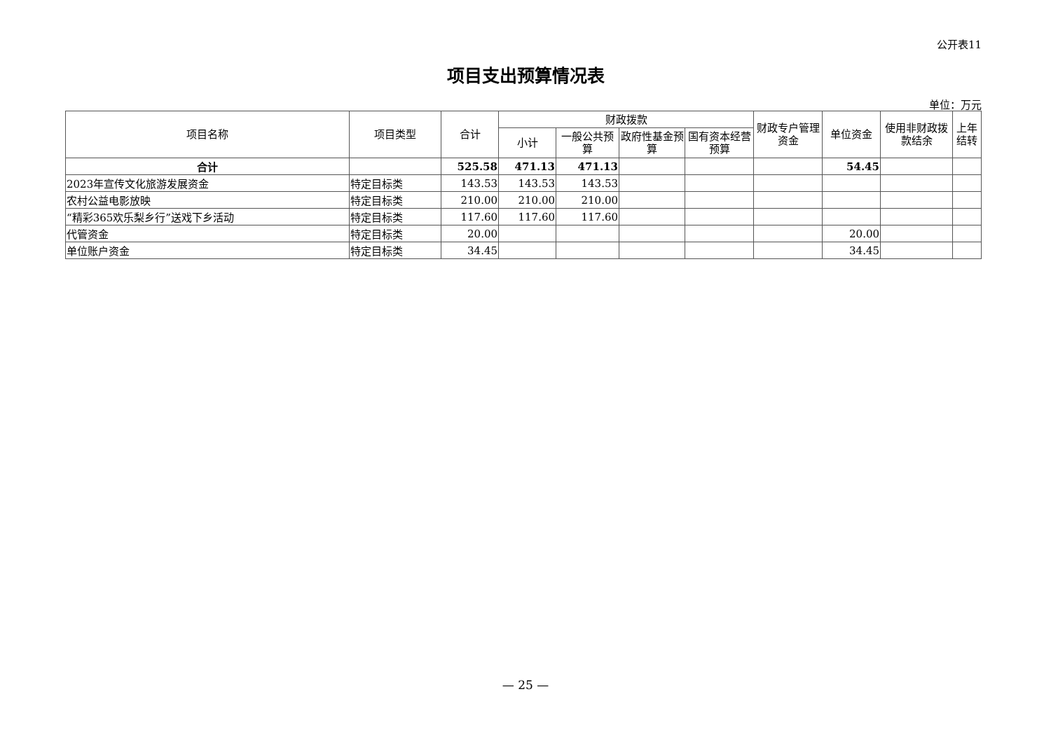公开表11
项目支出预算情况表
单位：万元
| 项目名称 | 项目类型 | 合计 | 财政拨款 | | | | 财政专户管理资金 | 单位资金 | 使用非财政拨款结余 | 上年结转 |
| --- | --- | --- | --- | --- | --- | --- | --- | --- | --- | --- |
| | | | 小计 | 一般公共预算 | 政府性基金预算 | 国有资本经营预算 | | | | |
| 合计 | | 525.58 | 471.13 | 471.13 | | | | 54.45 | | |
| 2023年宣传文化旅游发展资金 | 特定目标类 | 143.53 | 143.53 | 143.53 | | | | | | |
| 农村公益电影放映 | 特定目标类 | 210.00 | 210.00 | 210.00 | | | | | | |
| “精彩365欢乐梨乡行”送戏下乡活动 | 特定目标类 | 117.60 | 117.60 | 117.60 | | | | | | |
| 代管资金 | 特定目标类 | 20.00 | | | | | | 20.00 | | |
| 单位账户资金 | 特定目标类 | 34.45 | | | | | | 34.45 | | |
— 25 —